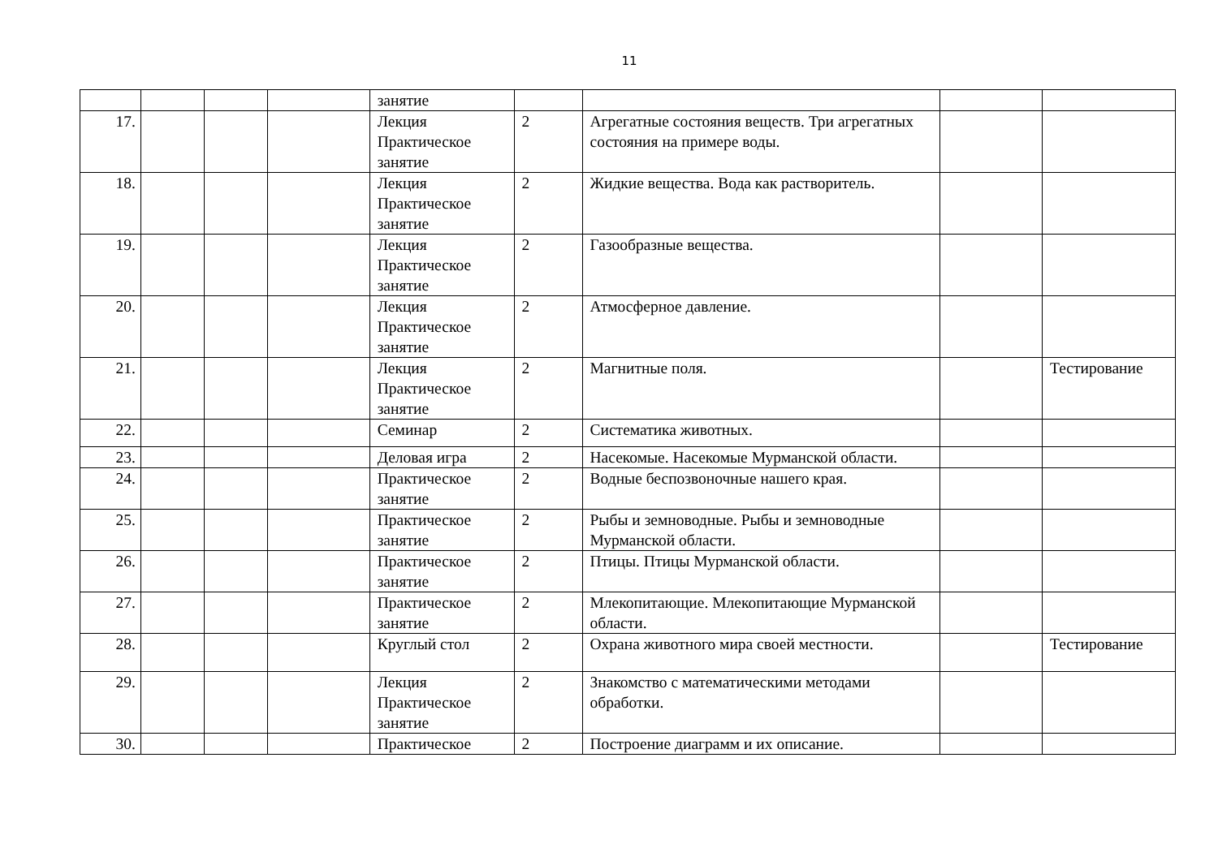11
| | | | | занятие | | | | |
| 17. | | | | Лекция Практическое занятие | 2 | Агрегатные состояния веществ. Три агрегатных состояния на примере воды. | | |
| 18. | | | | Лекция Практическое занятие | 2 | Жидкие вещества. Вода как растворитель. | | |
| 19. | | | | Лекция Практическое занятие | 2 | Газообразные вещества. | | |
| 20. | | | | Лекция Практическое занятие | 2 | Атмосферное давление. | | |
| 21. | | | | Лекция Практическое занятие | 2 | Магнитные поля. | | Тестирование |
| 22. | | | | Семинар | 2 | Систематика животных. | | |
| 23. | | | | Деловая игра | 2 | Насекомые. Насекомые Мурманской области. | | |
| 24. | | | | Практическое занятие | 2 | Водные беспозвоночные нашего края. | | |
| 25. | | | | Практическое занятие | 2 | Рыбы и земноводные. Рыбы и земноводные Мурманской области. | | |
| 26. | | | | Практическое занятие | 2 | Птицы. Птицы Мурманской области. | | |
| 27. | | | | Практическое занятие | 2 | Млекопитающие. Млекопитающие Мурманской области. | | |
| 28. | | | | Круглый стол | 2 | Охрана животного мира своей местности. | | Тестирование |
| 29. | | | | Лекция Практическое занятие | 2 | Знакомство с математическими методами обработки. | | |
| 30. | | | | Практическое | 2 | Построение диаграмм и их описание. | | |